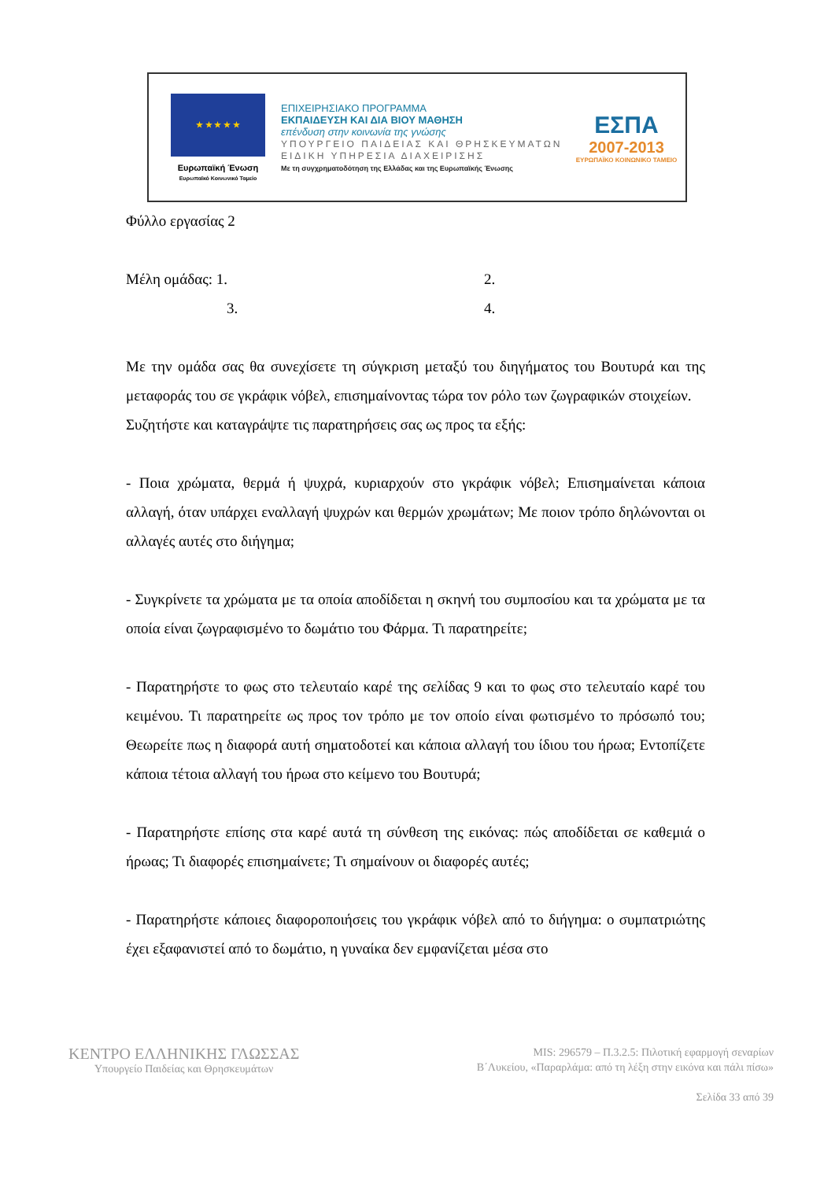★ ★ ★ ★ ★
Ευρωπαϊκή Ένωση
Ευρωπαϊκό Κοινωνικό Ταμείο
ΕΠΙΧΕΙΡΗΣΙΑΚΟ ΠΡΟΓΡΑΜΜΑ
ΕΚΠΑΙΔΕΥΣΗ ΚΑΙ ΔΙΑ ΒΙΟΥ ΜΑΘΗΣΗ
επένδυση στην κοινωνία της γνώσης
ΥΠΟΥΡΓΕΙΟ ΠΑΙΔΕΙΑΣ ΚΑΙ ΘΡΗΣΚΕΥΜΑΤΩΝ
ΕΙΔΙΚΗ ΥΠΗΡΕΣΙΑ ΔΙΑΧΕΙΡΙΣΗΣ
Με τη συγχρηματοδότηση της Ελλάδας και της Ευρωπαϊκής Ένωσης
ΕΣΠΑ
2007-2013
ΕΥΡΩΠΑΪΚΟ ΚΟΙΝΩΝΙΚΟ ΤΑΜΕΙΟ
Φύλλο εργασίας 2
Μέλη ομάδας: 1. 2.
3. 4.
Με την ομάδα σας θα συνεχίσετε τη σύγκριση μεταξύ του διηγήματος του Βουτυρά και της μεταφοράς του σε γκράφικ νόβελ, επισημαίνοντας τώρα τον ρόλο των ζωγραφικών στοιχείων.
Συζητήστε και καταγράψτε τις παρατηρήσεις σας ως προς τα εξής:
- Ποια χρώματα, θερμά ή ψυχρά, κυριαρχούν στο γκράφικ νόβελ; Επισημαίνεται κάποια αλλαγή, όταν υπάρχει εναλλαγή ψυχρών και θερμών χρωμάτων; Με ποιον τρόπο δηλώνονται οι αλλαγές αυτές στο διήγημα;
- Συγκρίνετε τα χρώματα με τα οποία αποδίδεται η σκηνή του συμποσίου και τα χρώματα με τα οποία είναι ζωγραφισμένο το δωμάτιο του Φάρμα. Τι παρατηρείτε;
- Παρατηρήστε το φως στο τελευταίο καρέ της σελίδας 9 και το φως στο τελευταίο καρέ του κειμένου. Τι παρατηρείτε ως προς τον τρόπο με τον οποίο είναι φωτισμένο το πρόσωπό του; Θεωρείτε πως η διαφορά αυτή σηματοδοτεί και κάποια αλλαγή του ίδιου του ήρωα; Εντοπίζετε κάποια τέτοια αλλαγή του ήρωα στο κείμενο του Βουτυρά;
- Παρατηρήστε επίσης στα καρέ αυτά τη σύνθεση της εικόνας: πώς αποδίδεται σε καθεμιά ο ήρωας; Τι διαφορές επισημαίνετε; Τι σημαίνουν οι διαφορές αυτές;
- Παρατηρήστε κάποιες διαφοροποιήσεις του γκράφικ νόβελ από το διήγημα: ο συμπατριώτης έχει εξαφανιστεί από το δωμάτιο, η γυναίκα δεν εμφανίζεται μέσα στο
ΚΕΝΤΡΟ ΕΛΛΗΝΙΚΗΣ ΓΛΩΣΣΑΣ
Υπουργείο Παιδείας και Θρησκευμάτων
MIS: 296579 – Π.3.2.5: Πιλοτική εφαρμογή σεναρίων
Β΄Λυκείου, «Παραρλάμα: από τη λέξη στην εικόνα και πάλι πίσω»
Σελίδα 33 από 39